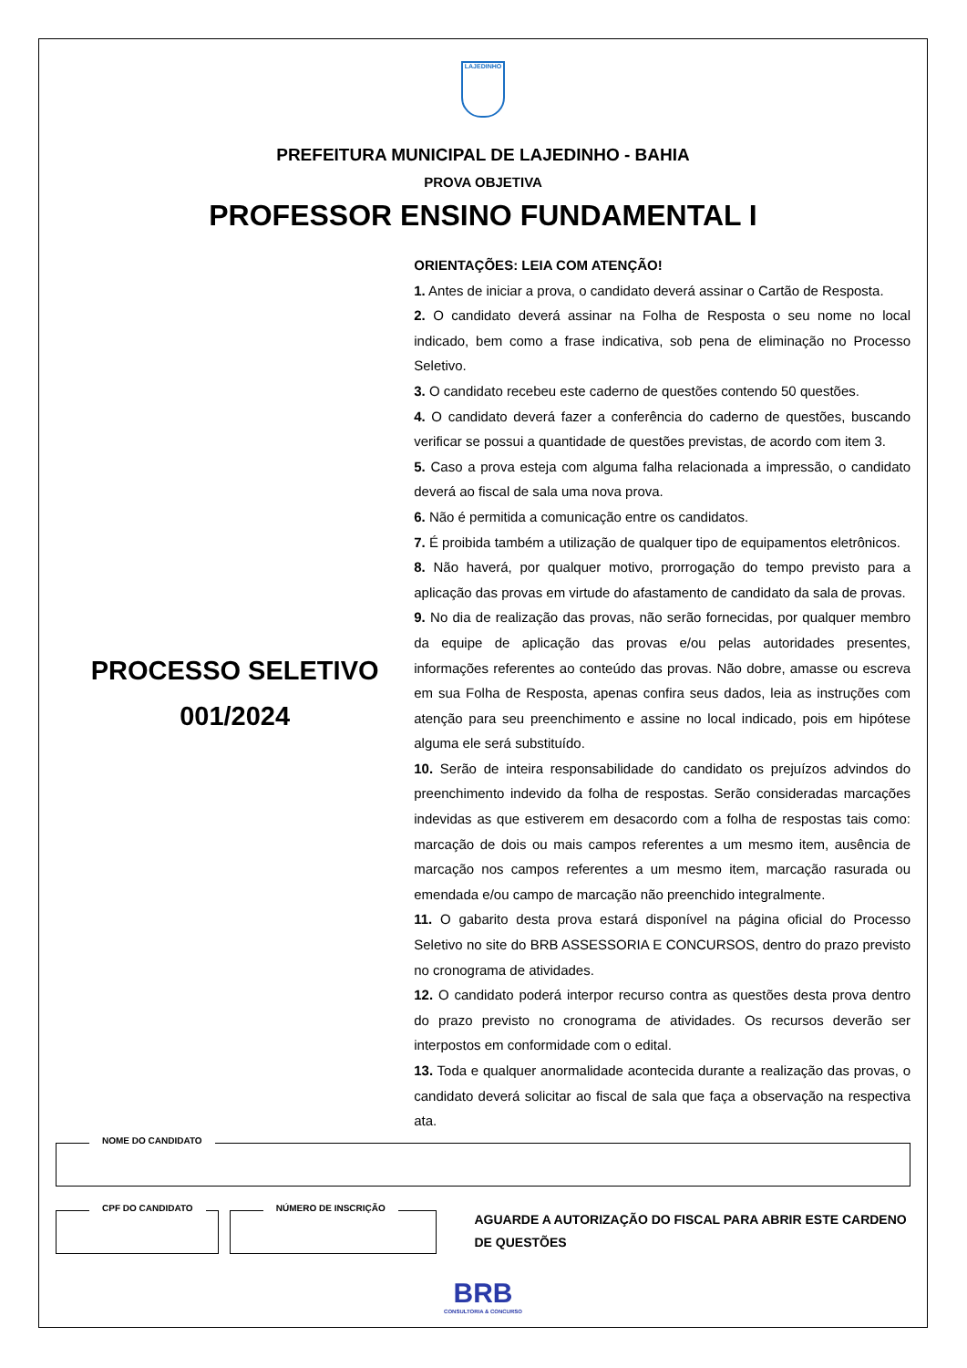LAJEDINHO
PREFEITURA MUNICIPAL DE LAJEDINHO - BAHIA
PROVA OBJETIVA
PROFESSOR ENSINO FUNDAMENTAL I
PROCESSO SELETIVO
001/2024
ORIENTAÇÕES: LEIA COM ATENÇÃO!
1. Antes de iniciar a prova, o candidato deverá assinar o Cartão de Resposta.
2. O candidato deverá assinar na Folha de Resposta o seu nome no local indicado, bem como a frase indicativa, sob pena de eliminação no Processo Seletivo.
3. O candidato recebeu este caderno de questões contendo 50 questões.
4. O candidato deverá fazer a conferência do caderno de questões, buscando verificar se possui a quantidade de questões previstas, de acordo com item 3.
5. Caso a prova esteja com alguma falha relacionada a impressão, o candidato deverá ao fiscal de sala uma nova prova.
6. Não é permitida a comunicação entre os candidatos.
7. É proibida também a utilização de qualquer tipo de equipamentos eletrônicos.
8. Não haverá, por qualquer motivo, prorrogação do tempo previsto para a aplicação das provas em virtude do afastamento de candidato da sala de provas.
9. No dia de realização das provas, não serão fornecidas, por qualquer membro da equipe de aplicação das provas e/ou pelas autoridades presentes, informações referentes ao conteúdo das provas. Não dobre, amasse ou escreva em sua Folha de Resposta, apenas confira seus dados, leia as instruções com atenção para seu preenchimento e assine no local indicado, pois em hipótese alguma ele será substituído.
10. Serão de inteira responsabilidade do candidato os prejuízos advindos do preenchimento indevido da folha de respostas. Serão consideradas marcações indevidas as que estiverem em desacordo com a folha de respostas tais como: marcação de dois ou mais campos referentes a um mesmo item, ausência de marcação nos campos referentes a um mesmo item, marcação rasurada ou emendada e/ou campo de marcação não preenchido integralmente.
11. O gabarito desta prova estará disponível na página oficial do Processo Seletivo no site do BRB ASSESSORIA E CONCURSOS, dentro do prazo previsto no cronograma de atividades.
12. O candidato poderá interpor recurso contra as questões desta prova dentro do prazo previsto no cronograma de atividades. Os recursos deverão ser interpostos em conformidade com o edital.
13. Toda e qualquer anormalidade acontecida durante a realização das provas, o candidato deverá solicitar ao fiscal de sala que faça a observação na respectiva ata.
NOME DO CANDIDATO
CPF DO CANDIDATO
NÚMERO DE INSCRIÇÃO
AGUARDE A AUTORIZAÇÃO DO FISCAL PARA ABRIR ESTE CARDENO DE QUESTÕES
BRB
CONSULTORIA & CONCURSO